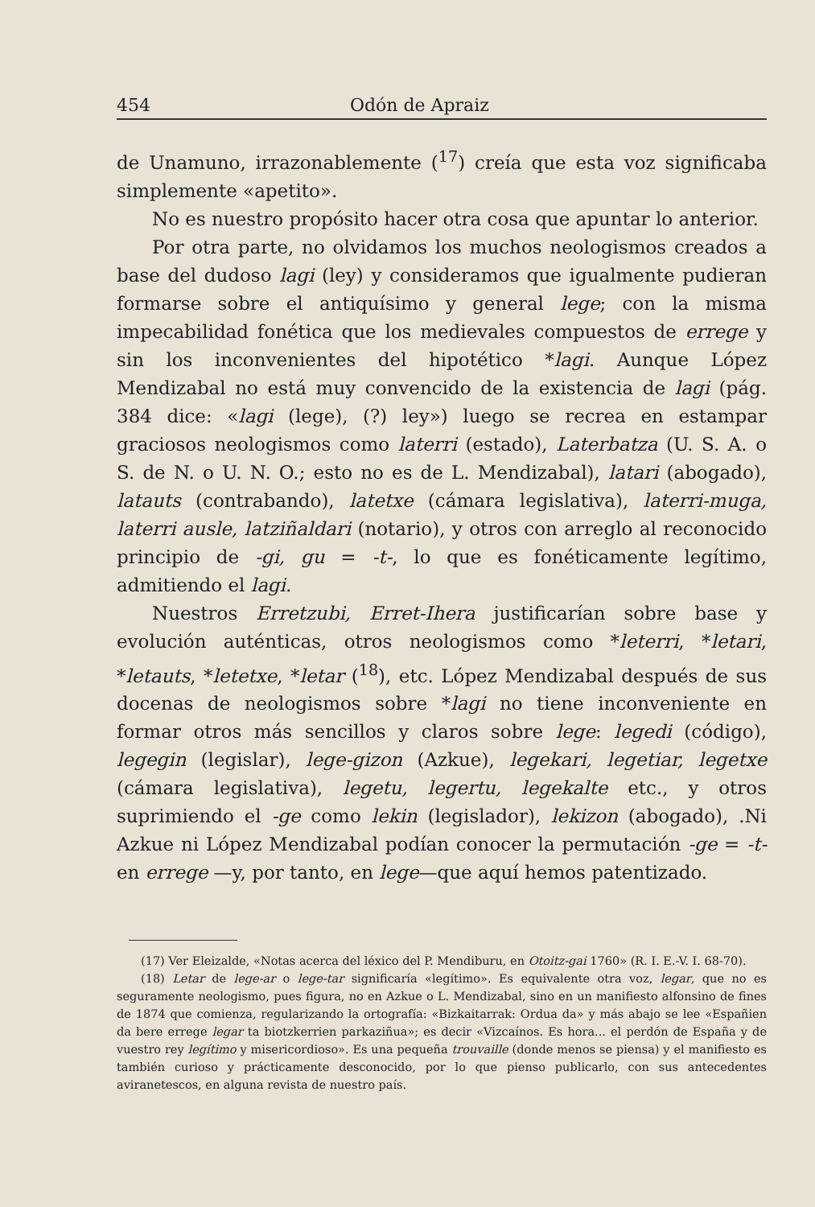454 Odón de Apraiz
de Unamuno, irrazonablemente (<sup>17</sup>) creía que esta voz significaba simplemente «apetito».
No es nuestro propósito hacer otra cosa que apuntar lo anterior.
Por otra parte, no olvidamos los muchos neologismos creados a base del dudoso lagi (ley) y consideramos que igualmente pudieran formarse sobre el antiquísimo y general lege; con la misma impecabilidad fonética que los medievales compuestos de errege y sin los inconvenientes del hipotético *lagi. Aunque López Mendizabal no está muy convencido de la existencia de lagi (pág. 384 dice: «lagi (lege), (?) ley») luego se recrea en estampar graciosos neologismos como laterri (estado), Laterbatza (U. S. A. o S. de N. o U. N. O.; esto no es de L. Mendizabal), latari (abogado), latauts (contrabando), latetxe (cámara legislativa), laterri-muga, laterri ausle, latziñaldari (notario), y otros con arreglo al reconocido principio de -gi, gu = -t-, lo que es fonéticamente legítimo, admitiendo el lagi.
Nuestros Erretzubi, Erret-Ihera justificarían sobre base y evolución auténticas, otros neologismos como *leterri, *letari, *letauts, *letetxe, *letar (<sup>18</sup>), etc. López Mendizabal después de sus docenas de neologismos sobre *lagi no tiene inconveniente en formar otros más sencillos y claros sobre lege: legedi (código), legegin (legislar), lege-gizon (Azkue), legekari, legetiar, legetxe (cámara legislativa), legetu, legertu, legekalte etc., y otros suprimiendo el -ge como lekin (legislador), lekizon (abogado), .Ni Azkue ni López Mendizabal podían conocer la permutación -ge = -t- en errege —y, por tanto, en lege—que aquí hemos patentizado.
(17) Ver Eleizalde, «Notas acerca del léxico del P. Mendiburu, en Otoitz-gai 1760» (R. I. E.-V. I. 68-70).
(18) Letar de lege-ar o lege-tar significaría «legítimo». Es equivalente otra voz, legar, que no es seguramente neologismo, pues figura, no en Azkue o L. Mendizabal, sino en un manifiesto alfonsino de fines de 1874 que comienza, regularizando la ortografía: «Bizkaitarrak: Ordua da» y más abajo se lee «Españien da bere errege legar ta biotzkerrien parkaziñua»; es decir «Vizcaínos. Es hora... el perdón de España y de vuestro rey legítimo y misericordioso». Es una pequeña trouvaille (donde menos se piensa) y el manifiesto es también curioso y prácticamente desconocido, por lo que pienso publicarlo, con sus antecedentes aviranetescos, en alguna revista de nuestro país.